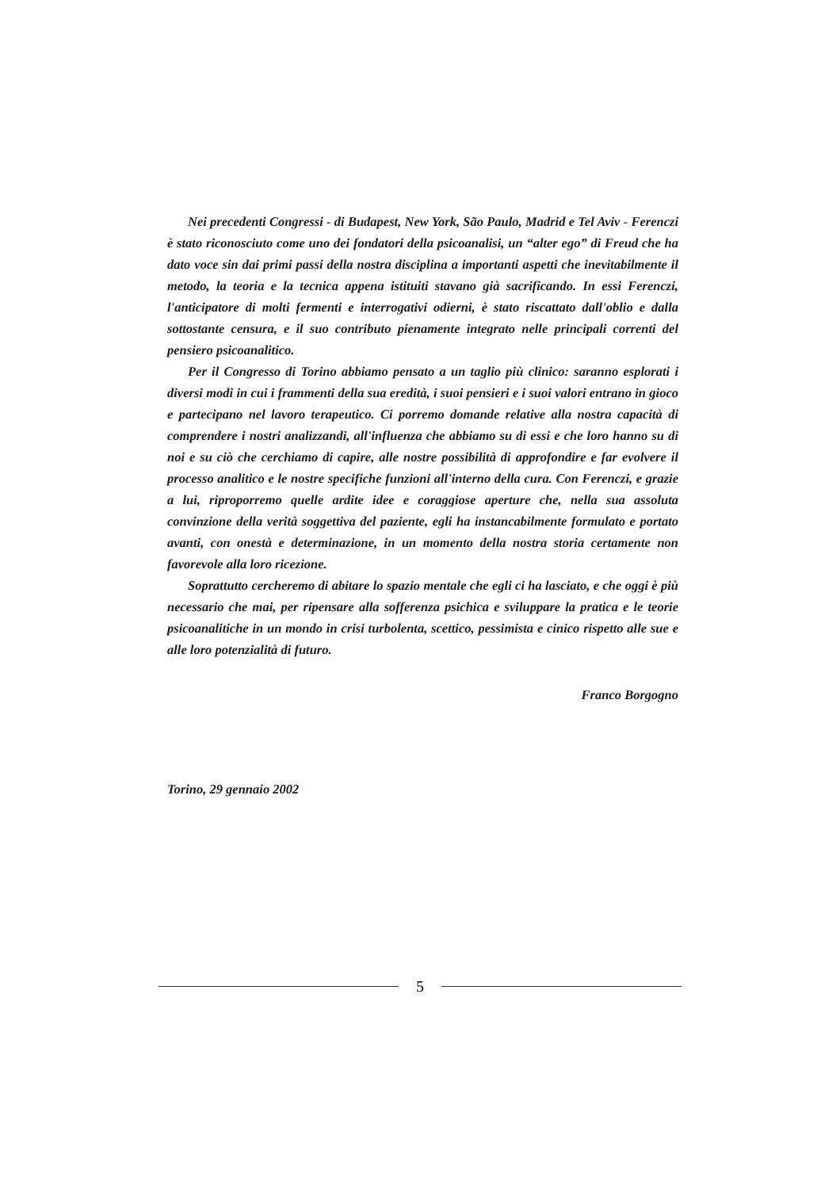Nei precedenti Congressi - di Budapest, New York, São Paulo, Madrid e Tel Aviv - Ferenczi è stato riconosciuto come uno dei fondatori della psicoanalisi, un “alter ego” di Freud che ha dato voce sin dai primi passi della nostra disciplina a importanti aspetti che inevitabilmente il metodo, la teoria e la tecnica appena istituiti stavano già sacrificando. In essi Ferenczi, l'anticipatore di molti fermenti e interrogativi odierni, è stato riscattato dall'oblio e dalla sottostante censura, e il suo contributo pienamente integrato nelle principali correnti del pensiero psicoanalitico.
Per il Congresso di Torino abbiamo pensato a un taglio più clinico: saranno esplorati i diversi modi in cui i frammenti della sua eredità, i suoi pensieri e i suoi valori entrano in gioco e partecipano nel lavoro terapeutico. Ci porremo domande relative alla nostra capacità di comprendere i nostri analizzandi, all'influenza che abbiamo su di essi e che loro hanno su di noi e su ciò che cerchiamo di capire, alle nostre possibilità di approfondire e far evolvere il processo analitico e le nostre specifiche funzioni all'interno della cura. Con Ferenczi, e grazie a lui, riproporremo quelle ardite idee e coraggiose aperture che, nella sua assoluta convinzione della verità soggettiva del paziente, egli ha instancabilmente formulato e portato avanti, con onestà e determinazione, in un momento della nostra storia certamente non favorevole alla loro ricezione.
Soprattutto cercheremo di abitare lo spazio mentale che egli ci ha lasciato, e che oggi è più necessario che mai, per ripensare alla sofferenza psichica e sviluppare la pratica e le teorie psicoanalitiche in un mondo in crisi turbolenta, scettico, pessimista e cinico rispetto alle sue e alle loro potenzialità di futuro.
Franco Borgogno
Torino, 29 gennaio 2002
5